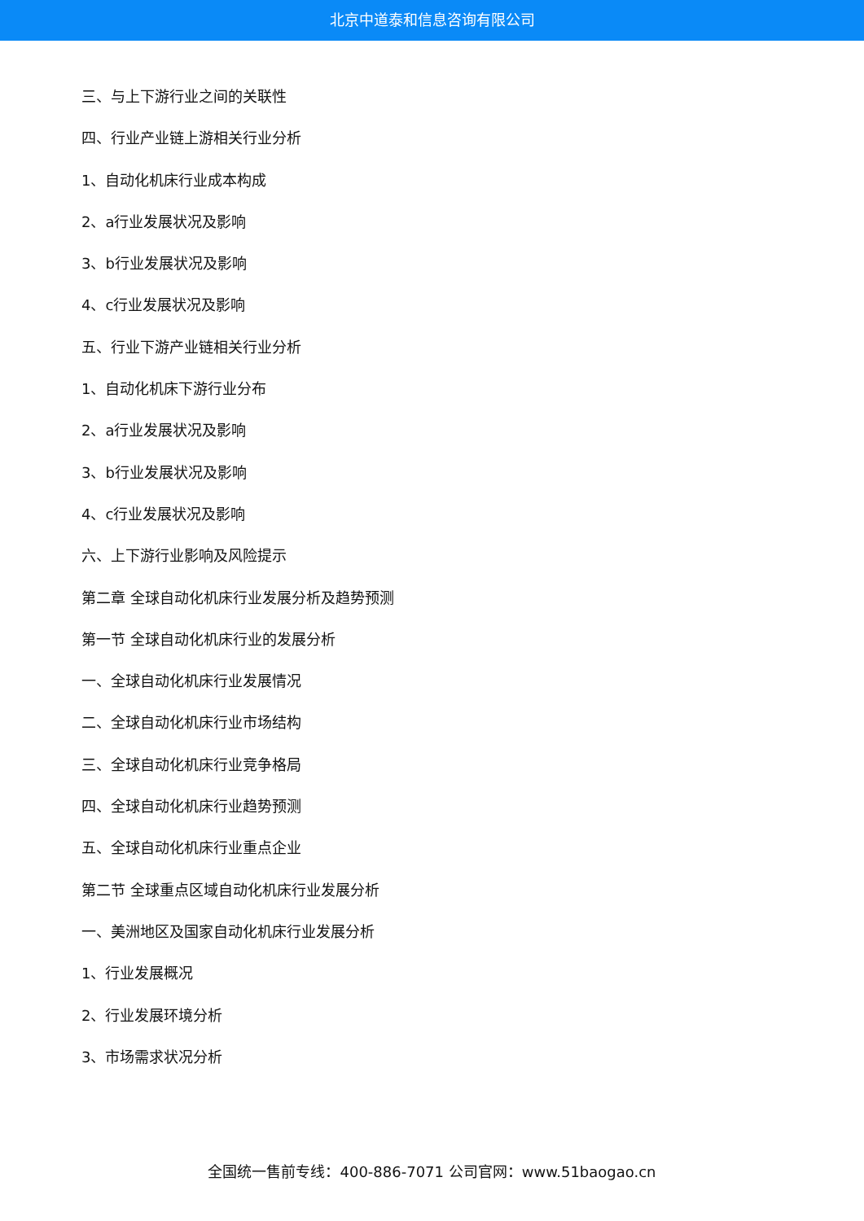北京中道泰和信息咨询有限公司
三、与上下游行业之间的关联性
四、行业产业链上游相关行业分析
1、自动化机床行业成本构成
2、a行业发展状况及影响
3、b行业发展状况及影响
4、c行业发展状况及影响
五、行业下游产业链相关行业分析
1、自动化机床下游行业分布
2、a行业发展状况及影响
3、b行业发展状况及影响
4、c行业发展状况及影响
六、上下游行业影响及风险提示
第二章 全球自动化机床行业发展分析及趋势预测
第一节 全球自动化机床行业的发展分析
一、全球自动化机床行业发展情况
二、全球自动化机床行业市场结构
三、全球自动化机床行业竞争格局
四、全球自动化机床行业趋势预测
五、全球自动化机床行业重点企业
第二节 全球重点区域自动化机床行业发展分析
一、美洲地区及国家自动化机床行业发展分析
1、行业发展概况
2、行业发展环境分析
3、市场需求状况分析
全国统一售前专线：400-886-7071 公司官网：www.51baogao.cn